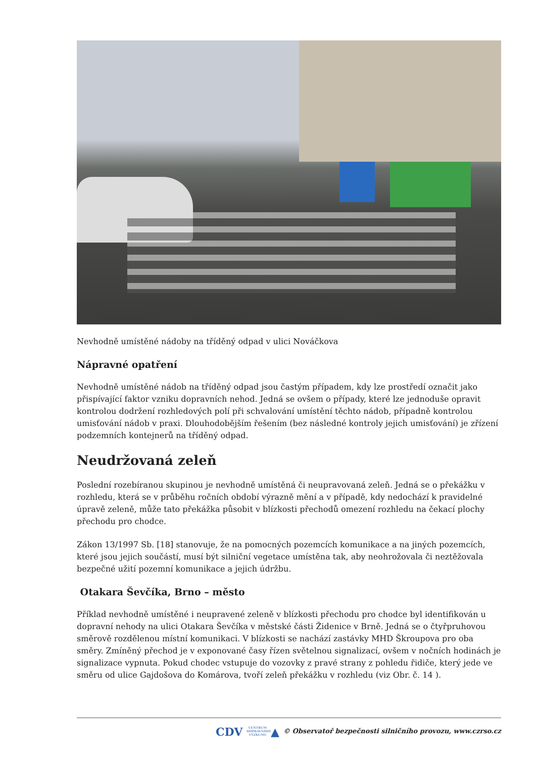Nevhodně umístěné nádoby na tříděný odpad v ulici Nováčkova
Nápravné opatření
Nevhodně umístěné nádob na tříděný odpad jsou častým případem, kdy lze prostředí označit jako přispívající faktor vzniku dopravních nehod. Jedná se ovšem o případy, které lze jednoduše opravit kontrolou dodržení rozhledových polí při schvalování umístění těchto nádob, případně kontrolou umisťování nádob v praxi. Dlouhodobějším řešením (bez následné kontroly jejich umisťování) je zřízení podzemních kontejnerů na tříděný odpad.
Neudržovaná zeleň
Poslední rozebíranou skupinou je nevhodně umístěná či neupravovaná zeleň. Jedná se o překážku v rozhledu, která se v průběhu ročních období výrazně mění a v případě, kdy nedochází k pravidelné úpravě zeleně, může tato překážka působit v blízkosti přechodů omezení rozhledu na čekací plochy přechodu pro chodce.
Zákon 13/1997 Sb. [18] stanovuje, že na pomocných pozemcích komunikace a na jiných pozemcích, které jsou jejich součástí, musí být silniční vegetace umístěna tak, aby neohrožovala či neztěžovala bezpečné užití pozemní komunikace a jejich údržbu.
Otakara Ševčíka, Brno – město
Příklad nevhodně umístěné i neupravené zeleně v blízkosti přechodu pro chodce byl identifikován u dopravní nehody na ulici Otakara Ševčíka v městské části Židenice v Brně. Jedná se o čtyřpruhovou směrově rozdělenou místní komunikaci. V blízkosti se nachází zastávky MHD Škroupova pro oba směry. Zmíněný přechod je v exponované časy řízen světelnou signalizací, ovšem v nočních hodinách je signalizace vypnuta. Pokud chodec vstupuje do vozovky z pravé strany z pohledu řidiče, který jede ve směru od ulice Gajdošova do Komárova, tvoří zeleň překážku v rozhledu (viz Obr. č. 14 ).
CDV CENTRUM DOPRAVNÍHO VÝZKUMU ▲ © Observatoř bezpečnosti silničního provozu, www.czrso.cz